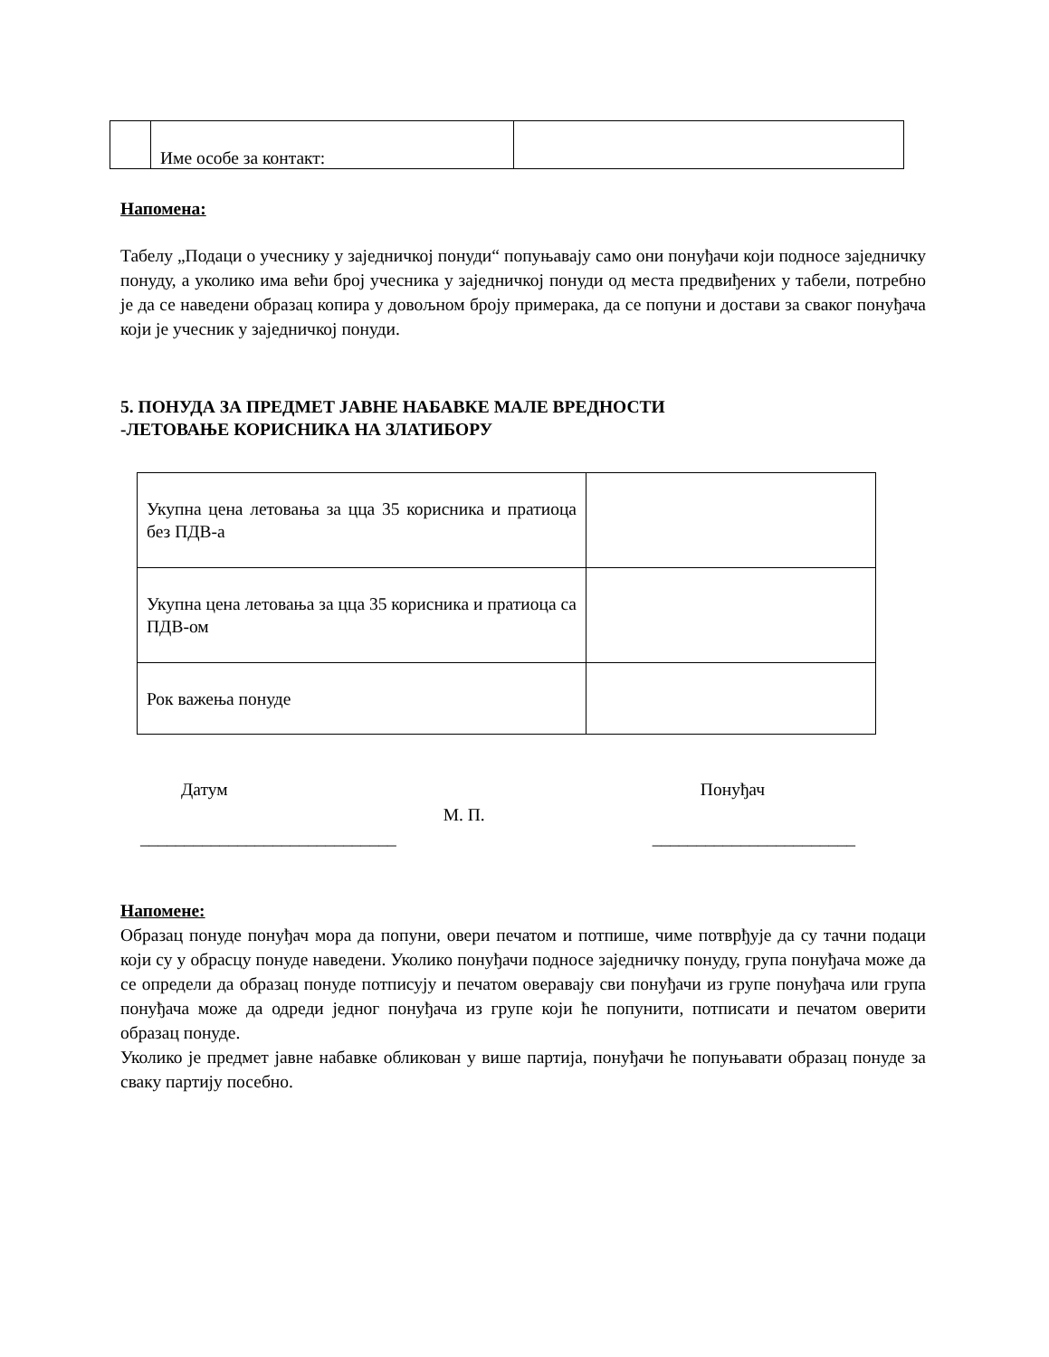| | Име особе за контакт: | |
Напомена:
Табелу „Подаци о учеснику у заједничкој понуди“ попуњавају само они понуђачи који подносе заједничку понуду, а уколико има већи број учесника у заједничкој понуди од места предвиђених у табели, потребно је да се наведени образац копира у довољном броју примерака, да се попуни и достави за сваког понуђача који је учесник у заједничкој понуди.
5. ПОНУДА ЗА ПРЕДМЕТ ЈАВНЕ НАБАВКЕ МАЛЕ ВРЕДНОСТИ
-ЛЕТОВАЊЕ КОРИСНИКА НА ЗЛАТИБОРУ
| Укупна цена летовања за цца 35 корисника и пратиоца без ПДВ-а | |
| Укупна цена летовања за цца 35 корисника и пратиоца са ПДВ-ом | |
| Рок важења понуде | |
Датум М. П. Понуђач
_____________________________ _______________________
Напомене:
Образац понуде понуђач мора да попуни, овери печатом и потпише, чиме потврђује да су тачни подаци који су у обрасцу понуде наведени. Уколико понуђачи подносе заједничку понуду, група понуђача може да се определи да образац понуде потписују и печатом оверавају сви понуђачи из групе понуђача или група понуђача може да одреди једног понуђача из групе који ће попунити, потписати и печатом оверити образац понуде.
Уколико је предмет јавне набавке обликован у више партија, понуђачи ће попуњавати образац понуде за сваку партију посебно.